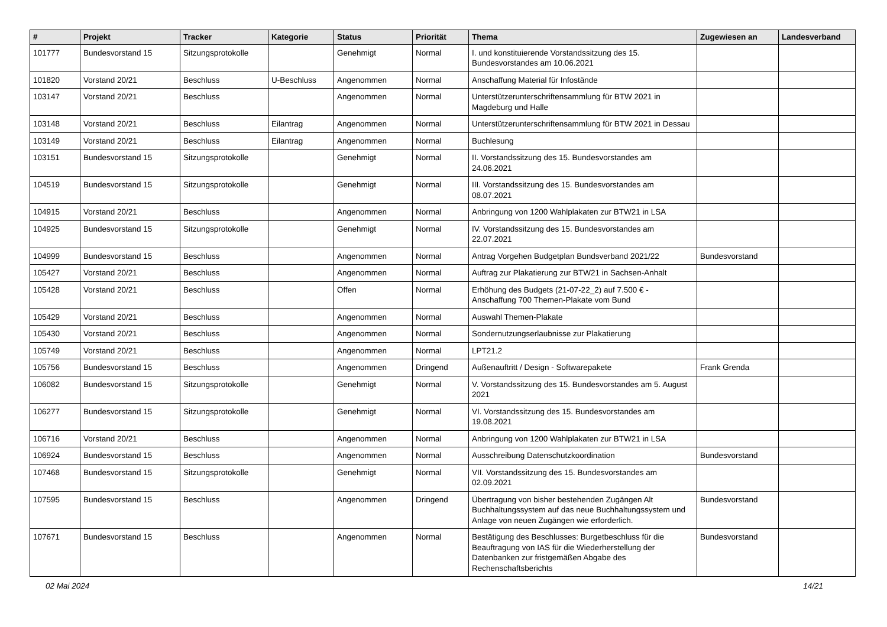| # | Projekt | Tracker | Kategorie | Status | Priorität | Thema | Zugewiesen an | Landesverband |
| --- | --- | --- | --- | --- | --- | --- | --- | --- |
| 101777 | Bundesvorstand 15 | Sitzungsprotokolle | | Genehmigt | Normal | I. und konstituierende Vorstandssitzung des 15. Bundesvorstandes am 10.06.2021 | | |
| 101820 | Vorstand 20/21 | Beschluss | U-Beschluss | Angenommen | Normal | Anschaffung Material für Infostände | | |
| 103147 | Vorstand 20/21 | Beschluss | | Angenommen | Normal | Unterstützerunterschriftensammlung für BTW 2021 in Magdeburg und Halle | | |
| 103148 | Vorstand 20/21 | Beschluss | Eilantrag | Angenommen | Normal | Unterstützerunterschriftensammlung für BTW 2021 in Dessau | | |
| 103149 | Vorstand 20/21 | Beschluss | Eilantrag | Angenommen | Normal | Buchlesung | | |
| 103151 | Bundesvorstand 15 | Sitzungsprotokolle | | Genehmigt | Normal | II. Vorstandssitzung des 15. Bundesvorstandes am 24.06.2021 | | |
| 104519 | Bundesvorstand 15 | Sitzungsprotokolle | | Genehmigt | Normal | III. Vorstandssitzung des 15. Bundesvorstandes am 08.07.2021 | | |
| 104915 | Vorstand 20/21 | Beschluss | | Angenommen | Normal | Anbringung von 1200 Wahlplakaten zur BTW21 in LSA | | |
| 104925 | Bundesvorstand 15 | Sitzungsprotokolle | | Genehmigt | Normal | IV. Vorstandssitzung des 15. Bundesvorstandes am 22.07.2021 | | |
| 104999 | Bundesvorstand 15 | Beschluss | | Angenommen | Normal | Antrag Vorgehen Budgetplan Bundsverband 2021/22 | Bundesvorstand | |
| 105427 | Vorstand 20/21 | Beschluss | | Angenommen | Normal | Auftrag zur Plakatierung zur BTW21 in Sachsen-Anhalt | | |
| 105428 | Vorstand 20/21 | Beschluss | | Offen | Normal | Erhöhung des Budgets (21-07-22_2) auf 7.500 € - Anschaffung 700 Themen-Plakate vom Bund | | |
| 105429 | Vorstand 20/21 | Beschluss | | Angenommen | Normal | Auswahl Themen-Plakate | | |
| 105430 | Vorstand 20/21 | Beschluss | | Angenommen | Normal | Sondernutzungserlaubnisse zur Plakatierung | | |
| 105749 | Vorstand 20/21 | Beschluss | | Angenommen | Normal | LPT21.2 | | |
| 105756 | Bundesvorstand 15 | Beschluss | | Angenommen | Dringend | Außenauftritt / Design - Softwarepakete | Frank Grenda | |
| 106082 | Bundesvorstand 15 | Sitzungsprotokolle | | Genehmigt | Normal | V. Vorstandssitzung des 15. Bundesvorstandes am 5. August 2021 | | |
| 106277 | Bundesvorstand 15 | Sitzungsprotokolle | | Genehmigt | Normal | VI. Vorstandssitzung des 15. Bundesvorstandes am 19.08.2021 | | |
| 106716 | Vorstand 20/21 | Beschluss | | Angenommen | Normal | Anbringung von 1200 Wahlplakaten zur BTW21 in LSA | | |
| 106924 | Bundesvorstand 15 | Beschluss | | Angenommen | Normal | Ausschreibung Datenschutzkoordination | Bundesvorstand | |
| 107468 | Bundesvorstand 15 | Sitzungsprotokolle | | Genehmigt | Normal | VII. Vorstandssitzung des 15. Bundesvorstandes am 02.09.2021 | | |
| 107595 | Bundesvorstand 15 | Beschluss | | Angenommen | Dringend | Übertragung von bisher bestehenden Zugängen Alt Buchhaltungssystem auf das neue Buchhaltungssystem und Anlage von neuen Zugängen wie erforderlich. | Bundesvorstand | |
| 107671 | Bundesvorstand 15 | Beschluss | | Angenommen | Normal | Bestätigung des Beschlusses: Burgetbeschluss für die Beauftragung von IAS für die Wiederherstellung der Datenbanken zur fristgemäßen Abgabe des Rechenschaftsberichts | Bundesvorstand | |
02 Mai 2024 14/21